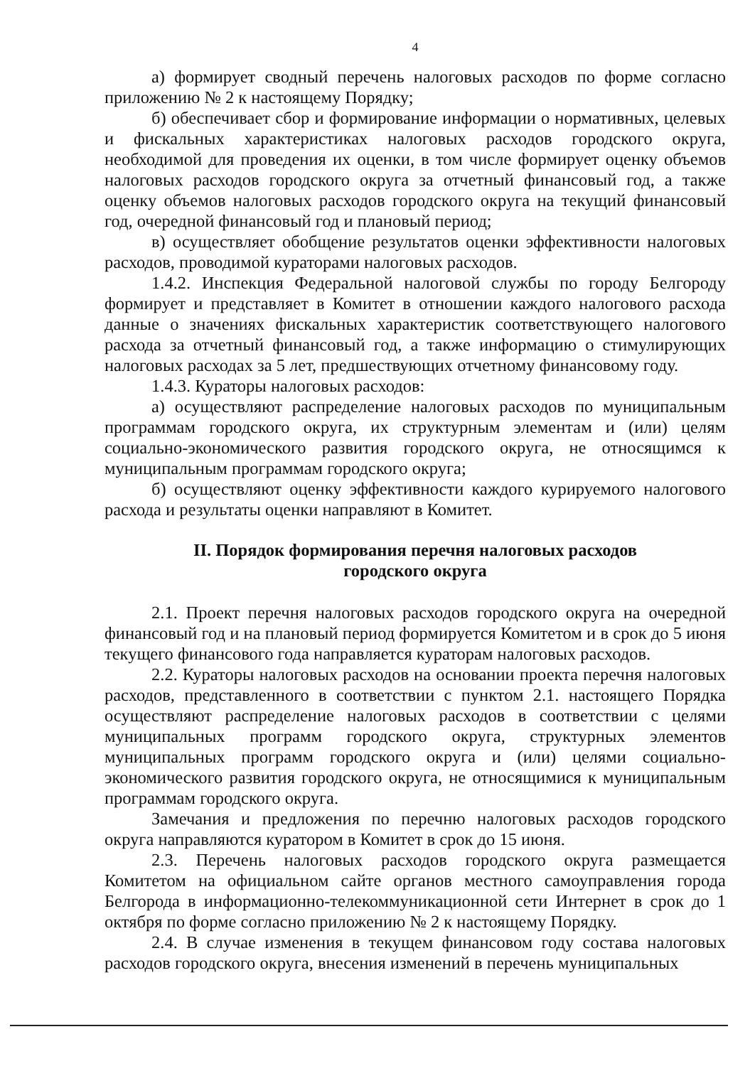4
а) формирует сводный перечень налоговых расходов по форме согласно приложению № 2 к настоящему Порядку;
б) обеспечивает сбор и формирование информации о нормативных, целевых и фискальных характеристиках налоговых расходов городского округа, необходимой для проведения их оценки, в том числе формирует оценку объемов налоговых расходов городского округа за отчетный финансовый год, а также оценку объемов налоговых расходов городского округа на текущий финансовый год, очередной финансовый год и плановый период;
в) осуществляет обобщение результатов оценки эффективности налоговых расходов, проводимой кураторами налоговых расходов.
1.4.2. Инспекция Федеральной налоговой службы по городу Белгороду формирует и представляет в Комитет в отношении каждого налогового расхода данные о значениях фискальных характеристик соответствующего налогового расхода за отчетный финансовый год, а также информацию о стимулирующих налоговых расходах за 5 лет, предшествующих отчетному финансовому году.
1.4.3. Кураторы налоговых расходов:
а) осуществляют распределение налоговых расходов по муниципальным программам городского округа, их структурным элементам и (или) целям социально-экономического развития городского округа, не относящимся к муниципальным программам городского округа;
б) осуществляют оценку эффективности каждого курируемого налогового расхода и результаты оценки направляют в Комитет.
II. Порядок формирования перечня налоговых расходов
городского округа
2.1. Проект перечня налоговых расходов городского округа на очередной финансовый год и на плановый период формируется Комитетом и в срок до 5 июня текущего финансового года направляется кураторам налоговых расходов.
2.2. Кураторы налоговых расходов на основании проекта перечня налоговых расходов, представленного в соответствии с пунктом 2.1. настоящего Порядка осуществляют распределение налоговых расходов в соответствии с целями муниципальных программ городского округа, структурных элементов муниципальных программ городского округа и (или) целями социально-экономического развития городского округа, не относящимися к муниципальным программам городского округа.
Замечания и предложения по перечню налоговых расходов городского округа направляются куратором в Комитет в срок до 15 июня.
2.3. Перечень налоговых расходов городского округа размещается Комитетом на официальном сайте органов местного самоуправления города Белгорода в информационно-телекоммуникационной сети Интернет в срок до 1 октября по форме согласно приложению № 2 к настоящему Порядку.
2.4. В случае изменения в текущем финансовом году состава налоговых расходов городского округа, внесения изменений в перечень муниципальных